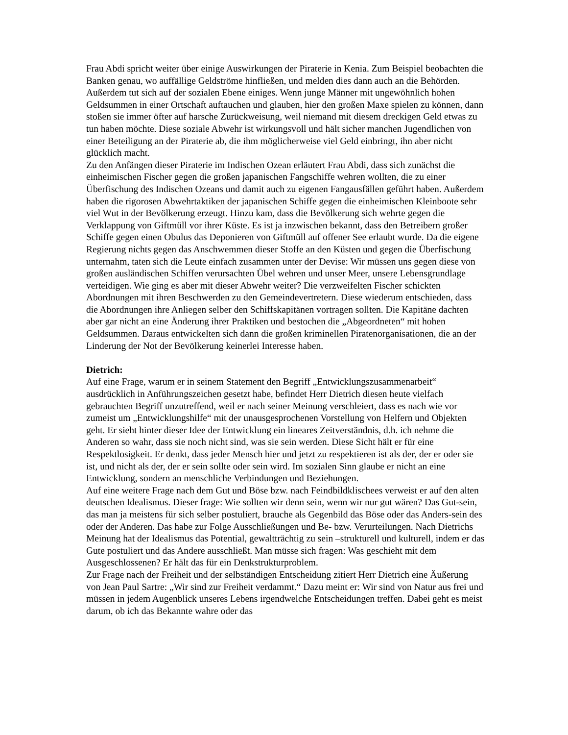Frau Abdi spricht weiter über einige Auswirkungen der Piraterie in Kenia. Zum Beispiel beobachten die Banken genau, wo auffällige Geldströme hinfließen, und melden dies dann auch an die Behörden. Außerdem tut sich auf der sozialen Ebene einiges. Wenn junge Männer mit ungewöhnlich hohen Geldsummen in einer Ortschaft auftauchen und glauben, hier den großen Maxe spielen zu können, dann stoßen sie immer öfter auf harsche Zurückweisung, weil niemand mit diesem dreckigen Geld etwas zu tun haben möchte. Diese soziale Abwehr ist wirkungsvoll und hält sicher manchen Jugendlichen von einer Beteiligung an der Piraterie ab, die ihm möglicherweise viel Geld einbringt, ihn aber nicht glücklich macht.
Zu den Anfängen dieser Piraterie im Indischen Ozean erläutert Frau Abdi, dass sich zunächst die einheimischen Fischer gegen die großen japanischen Fangschiffe wehren wollten, die zu einer Überfischung des Indischen Ozeans und damit auch zu eigenen Fangausfällen geführt haben. Außerdem haben die rigorosen Abwehrtaktiken der japanischen Schiffe gegen die einheimischen Kleinboote sehr viel Wut in der Bevölkerung erzeugt. Hinzu kam, dass die Bevölkerung sich wehrte gegen die Verklappung von Giftmüll vor ihrer Küste. Es ist ja inzwischen bekannt, dass den Betreibern großer Schiffe gegen einen Obulus das Deponieren von Giftmüll auf offener See erlaubt wurde. Da die eigene Regierung nichts gegen das Anschwemmen dieser Stoffe an den Küsten und gegen die Überfischung unternahm, taten sich die Leute einfach zusammen unter der Devise: Wir müssen uns gegen diese von großen ausländischen Schiffen verursachten Übel wehren und unser Meer, unsere Lebensgrundlage verteidigen. Wie ging es aber mit dieser Abwehr weiter? Die verzweifelten Fischer schickten Abordnungen mit ihren Beschwerden zu den Gemeindevertretern. Diese wiederum entschieden, dass die Abordnungen ihre Anliegen selber den Schiffskapitänen vortragen sollten. Die Kapitäne dachten aber gar nicht an eine Änderung ihrer Praktiken und bestochen die „Abgeordneten“ mit hohen Geldsummen. Daraus entwickelten sich dann die großen kriminellen Piratenorganisationen, die an der Linderung der Not der Bevölkerung keinerlei Interesse haben.
Dietrich:
Auf eine Frage, warum er in seinem Statement den Begriff „Entwicklungszusammenarbeit“ ausdrücklich in Anführungszeichen gesetzt habe, befindet Herr Dietrich diesen heute vielfach gebrauchten Begriff unzutreffend, weil er nach seiner Meinung verschleiert, dass es nach wie vor zumeist um „Entwicklungshilfe“ mit der unausgesprochenen Vorstellung von Helfern und Objekten geht. Er sieht hinter dieser Idee der Entwicklung ein lineares Zeitverständnis, d.h. ich nehme die Anderen so wahr, dass sie noch nicht sind, was sie sein werden. Diese Sicht hält er für eine Respektlosigkeit. Er denkt, dass jeder Mensch hier und jetzt zu respektieren ist als der, der er oder sie ist, und nicht als der, der er sein sollte oder sein wird. Im sozialen Sinn glaube er nicht an eine Entwicklung, sondern an menschliche Verbindungen und Beziehungen.
Auf eine weitere Frage nach dem Gut und Böse bzw. nach Feindbildklischees verweist er auf den alten deutschen Idealismus. Dieser frage: Wie sollten wir denn sein, wenn wir nur gut wären? Das Gut-sein, das man ja meistens für sich selber postuliert, brauche als Gegenbild das Böse oder das Anders-sein des oder der Anderen. Das habe zur Folge Ausschließungen und Be- bzw. Verurteilungen. Nach Dietrichs Meinung hat der Idealismus das Potential, gewaltträchtig zu sein –strukturell und kulturell, indem er das Gute postuliert und das Andere ausschließt. Man müsse sich fragen: Was geschieht mit dem Ausgeschlossenen? Er hält das für ein Denkstrukturproblem.
Zur Frage nach der Freiheit und der selbständigen Entscheidung zitiert Herr Dietrich eine Äußerung von Jean Paul Sartre: „Wir sind zur Freiheit verdammt.“ Dazu meint er: Wir sind von Natur aus frei und müssen in jedem Augenblick unseres Lebens irgendwelche Entscheidungen treffen. Dabei geht es meist darum, ob ich das Bekannte wahre oder das